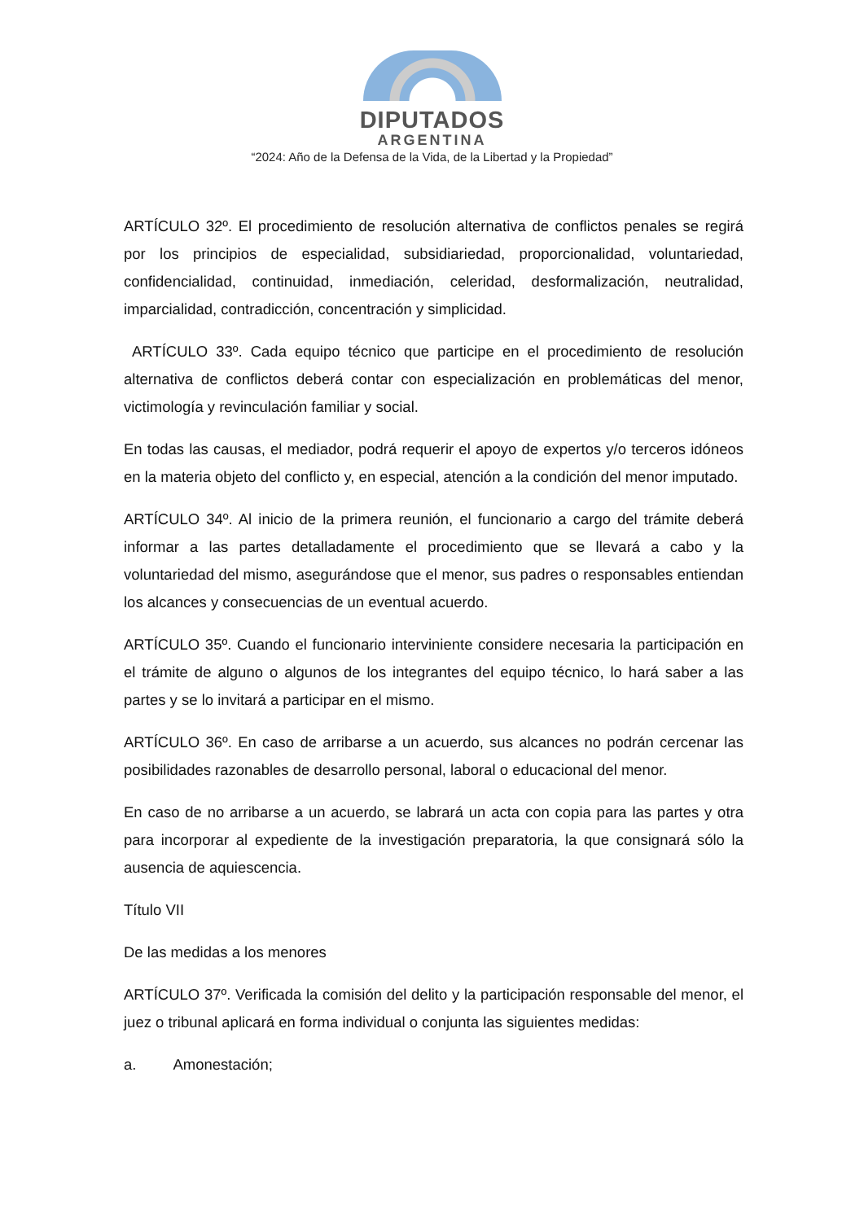DIPUTADOS
ARGENTINA
“2024: Año de la Defensa de la Vida, de la Libertad y la Propiedad”
ARTÍCULO 32º. El procedimiento de resolución alternativa de conflictos penales se regirá por los principios de especialidad, subsidiariedad, proporcionalidad, voluntariedad, confidencialidad, continuidad, inmediación, celeridad, desformalización, neutralidad, imparcialidad, contradicción, concentración y simplicidad.
ARTÍCULO 33º. Cada equipo técnico que participe en el procedimiento de resolución alternativa de conflictos deberá contar con especialización en problemáticas del menor, victimología y revinculación familiar y social.
En todas las causas, el mediador, podrá requerir el apoyo de expertos y/o terceros idóneos en la materia objeto del conflicto y, en especial, atención a la condición del menor imputado.
ARTÍCULO 34º. Al inicio de la primera reunión, el funcionario a cargo del trámite deberá informar a las partes detalladamente el procedimiento que se llevará a cabo y la voluntariedad del mismo, asegurándose que el menor, sus padres o responsables entiendan los alcances y consecuencias de un eventual acuerdo.
ARTÍCULO 35º. Cuando el funcionario interviniente considere necesaria la participación en el trámite de alguno o algunos de los integrantes del equipo técnico, lo hará saber a las partes y se lo invitará a participar en el mismo.
ARTÍCULO 36º. En caso de arribarse a un acuerdo, sus alcances no podrán cercenar las posibilidades razonables de desarrollo personal, laboral o educacional del menor.
En caso de no arribarse a un acuerdo, se labrará un acta con copia para las partes y otra para incorporar al expediente de la investigación preparatoria, la que consignará sólo la ausencia de aquiescencia.
Título VII
De las medidas a los menores
ARTÍCULO 37º. Verificada la comisión del delito y la participación responsable del menor, el juez o tribunal aplicará en forma individual o conjunta las siguientes medidas:
a. Amonestación;